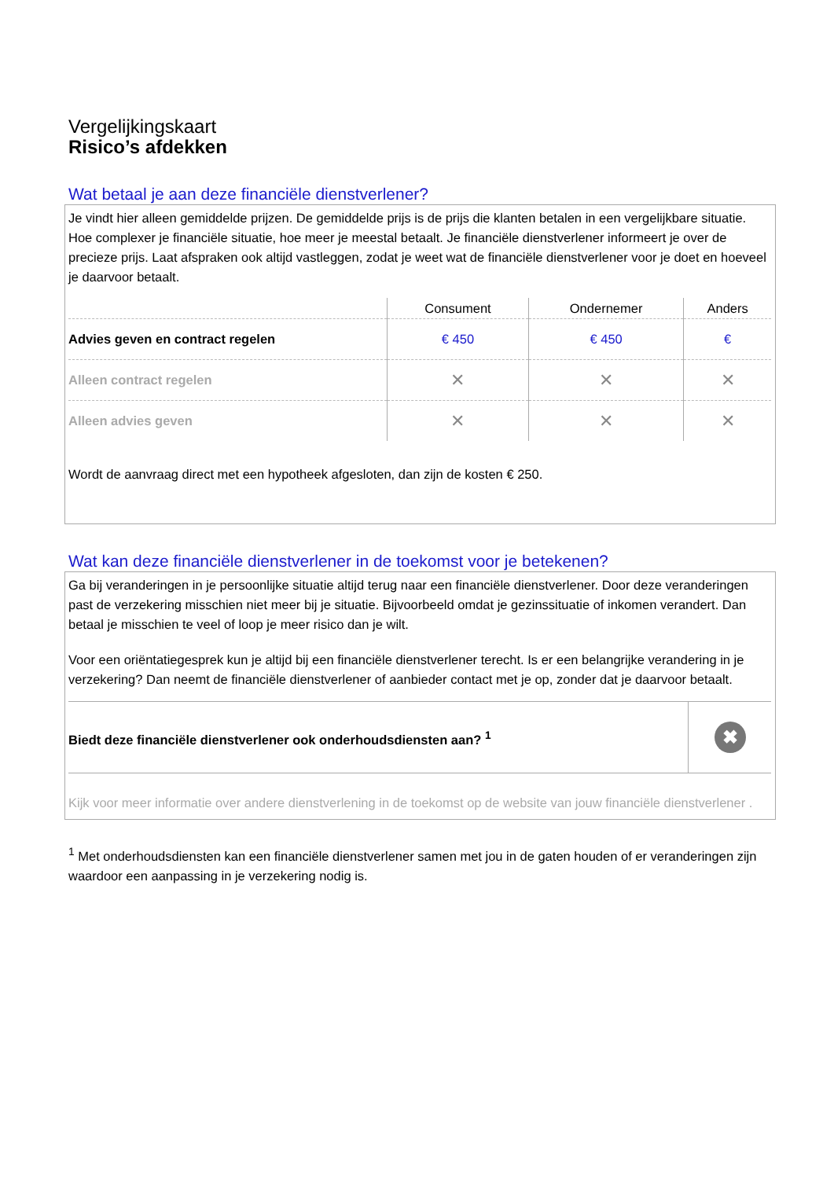Vergelijkingskaart
Risico’s afdekken
Wat betaal je aan deze financiële dienstverlener?
Je vindt hier alleen gemiddelde prijzen. De gemiddelde prijs is de prijs die klanten betalen in een vergelijkbare situatie. Hoe complexer je financiële situatie, hoe meer je meestal betaalt. Je financiële dienstverlener informeert je over de precieze prijs. Laat afspraken ook altijd vastleggen, zodat je weet wat de financiële dienstverlener voor je doet en hoeveel je daarvoor betaalt.
| | Consument | Ondernemer | Anders |
| --- | --- | --- | --- |
| Advies geven en contract regelen | € 450 | € 450 | € |
| Alleen contract regelen | ✕ | ✕ | ✕ |
| Alleen advies geven | ✕ | ✕ | ✕ |
Wordt de aanvraag direct met een hypotheek afgesloten, dan zijn de kosten € 250.
Wat kan deze financiële dienstverlener in de toekomst voor je betekenen?
Ga bij veranderingen in je persoonlijke situatie altijd terug naar een financiële dienstverlener. Door deze veranderingen past de verzekering misschien niet meer bij je situatie. Bijvoorbeeld omdat je gezinssituatie of inkomen verandert. Dan betaal je misschien te veel of loop je meer risico dan je wilt.
Voor een oriëntatiegesprek kun je altijd bij een financiële dienstverlener terecht. Is er een belangrijke verandering in je verzekering? Dan neemt de financiële dienstverlener of aanbieder contact met je op, zonder dat je daarvoor betaalt.
| Biedt deze financiële dienstverlener ook onderhoudsdiensten aan? <sup>1</sup> | ✖ |
Kijk voor meer informatie over andere dienstverlening in de toekomst op de website van jouw financiële dienstverlener .
<sup>1</sup> Met onderhoudsdiensten kan een financiële dienstverlener samen met jou in de gaten houden of er veranderingen zijn waardoor een aanpassing in je verzekering nodig is.